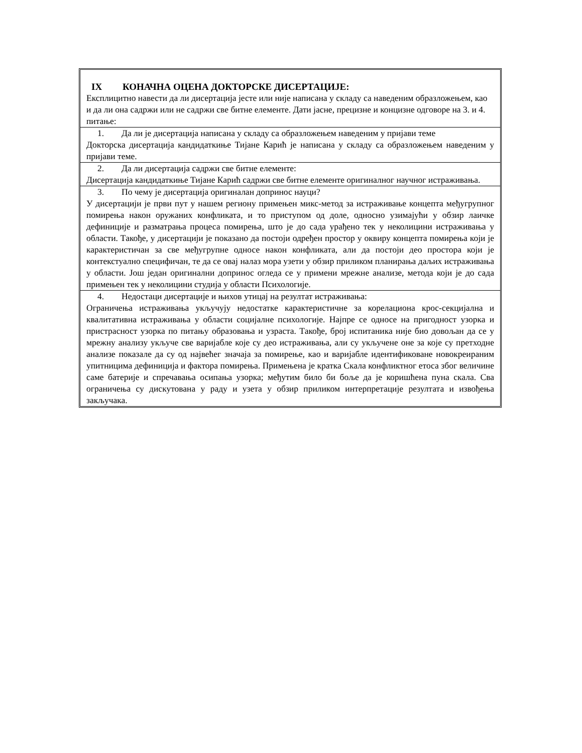IX КОНАЧНА ОЦЕНА ДОКТОРСКЕ ДИСЕРТАЦИЈЕ:
Експлицитно навести да ли дисертација јесте или није написана у складу са наведеним образложењем, као и да ли она садржи или не садржи све битне елементе. Дати јасне, прецизне и концизне одговоре на 3. и 4. питање:
1. Да ли је дисертација написана у складу са образложењем наведеним у пријави теме
Докторска дисертација кандидаткиње Тијане Карић је написана у складу са образложењем наведеним у пријави теме.
2. Да ли дисертација садржи све битне елементе:
Дисертација кандидаткиње Тијане Карић садржи све битне елементе оригиналног научног истраживања.
3. По чему је дисертација оригиналан допринос науци?
У дисертацији је први пут у нашем региону примењен микс-метод за истраживање концепта међугрупног помирења након оружаних конфликата, и то приступом од доле, односно узимајући у обзир лаичке дефиниције и разматрања процеса помирења, што је до сада урађено тек у неколицини истраживања у области. Такође, у дисертацији је показано да постоји одређен простор у оквиру концепта помирења који је карактеристичан за све међугрупне односе након конфликата, али да постоји део простора који је контекстуално специфичан, те да се овај налаз мора узети у обзир приликом планирања даљих истраживања у области. Још један оригинални допринос огледа се у примени мрежне анализе, метода који је до сада примењен тек у неколицини студија у области Психологије.
4. Недостаци дисертације и њихов утицај на резултат истраживања:
Ограничења истраживања укључују недостатке карактеристичне за корелациона крос-секцијална и квалитативна истраживања у области социјалне психологије. Најпре се односе на пригодност узорка и пристрасност узорка по питању образовања и узраста. Такође, број испитаника није био довољан да се у мрежну анализу укључе све варијабле које су део истраживања, али су укључене оне за које су претходне анализе показале да су од највећег значаја за помирење, као и варијабле идентификоване новокреираним упитницима дефиниција и фактора помирења. Примењена је кратка Скала конфликтног етоса због величине саме батерије и спречавања осипања узорка; међутим било би боље да је коришћена пуна скала. Сва ограничења су дискутована у раду и узета у обзир приликом интерпретације резултата и извођења закључака.